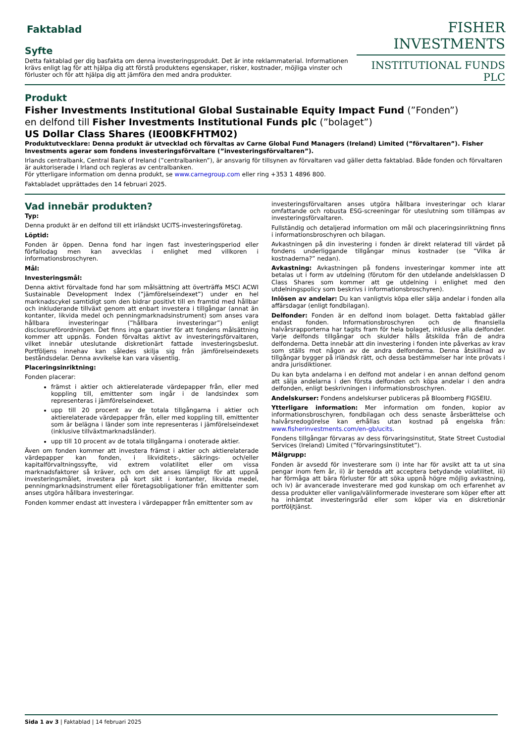FISHER INVESTMENTS
INSTITUTIONAL FUNDS PLC
Faktablad
Syfte
Detta faktablad ger dig basfakta om denna investeringsprodukt. Det är inte reklammaterial. Informationen krävs enligt lag för att hjälpa dig att förstå produktens egenskaper, risker, kostnader, möjliga vinster och förluster och för att hjälpa dig att jämföra den med andra produkter.
Produkt
Fisher Investments Institutional Global Sustainable Equity Impact Fund (”Fonden”)
en delfond till Fisher Investments Institutional Funds plc (”bolaget”)
US Dollar Class Shares (IE00BKFHTM02)
Produktutvecklare: Denna produkt är utvecklad och förvaltas av Carne Global Fund Managers (Ireland) Limited (”förvaltaren”). Fisher Investments agerar som fondens investeringsförvaltare (”investeringsförvaltaren”).
Irlands centralbank, Central Bank of Ireland (”centralbanken”), är ansvarig för tillsynen av förvaltaren vad gäller detta faktablad. Både fonden och förvaltaren är auktoriserade i Irland och regleras av centralbanken.
För ytterligare information om denna produkt, se www.carnegroup.com eller ring +353 1 4896 800.
Faktabladet upprättades den 14 februari 2025.
Vad innebär produkten?
Typ:
Denna produkt är en delfond till ett irländskt UCITS-investeringsföretag.
Löptid:
Fonden är öppen. Denna fond har ingen fast investeringsperiod eller förfallodag men kan avvecklas i enlighet med villkoren i informationsbroschyren.
Mål:
Investeringsmål:
Denna aktivt förvaltade fond har som målsättning att överträffa MSCI ACWI Sustainable Development Index (”jämförelseindexet”) under en hel marknadscykel samtidigt som den bidrar positivt till en framtid med hållbar och inkluderande tillväxt genom att enbart investera i tillgångar (annat än kontanter, likvida medel och penningmarknadsinstrument) som anses vara hållbara investeringar (”hållbara investeringar”) enligt disclosureförordningen. Det finns inga garantier för att fondens målsättning kommer att uppnås. Fonden förvaltas aktivt av investeringsförvaltaren, vilket innebär uteslutande diskretionärt fattade investeringsbeslut. Portföljens innehav kan således skilja sig från jämförelseindexets beståndsdelar. Denna avvikelse kan vara väsentlig.
Placeringsinriktning:
Fonden placerar:
främst i aktier och aktierelaterade värdepapper från, eller med koppling till, emittenter som ingår i de landsindex som representeras i jämförelseindexet.
upp till 20 procent av de totala tillgångarna i aktier och aktierelaterade värdepapper från, eller med koppling till, emittenter som är belägna i länder som inte representeras i jämförelseindexet (inklusive tillväxtmarknadsländer).
upp till 10 procent av de totala tillgångarna i onoterade aktier.
Även om fonden kommer att investera främst i aktier och aktierelaterade värdepapper kan fonden, i likviditets-, säkrings- och/eller kapitalförvaltningssyfte, vid extrem volatilitet eller om vissa marknadsfaktorer så kräver, och om det anses lämpligt för att uppnå investeringsmålet, investera på kort sikt i kontanter, likvida medel, penningmarknadsinstrument eller företagsobligationer från emittenter som anses utgöra hållbara investeringar.
Fonden kommer endast att investera i värdepapper från emittenter som av
investeringsförvaltaren anses utgöra hållbara investeringar och klarar omfattande och robusta ESG-screeningar för uteslutning som tillämpas av investeringsförvaltaren.
Fullständig och detaljerad information om mål och placeringsinriktning finns i informationsbroschyren och bilagan.
Avkastningen på din investering i fonden är direkt relaterad till värdet på fondens underliggande tillgångar minus kostnader (se ”Vilka är kostnaderna?” nedan).
Avkastning: Avkastningen på fondens investeringar kommer inte att betalas ut i form av utdelning (förutom för den utdelande andelsklassen D Class Shares som kommer att ge utdelning i enlighet med den utdelningspolicy som beskrivs i informationsbroschyren).
Inlösen av andelar: Du kan vanligtvis köpa eller sälja andelar i fonden alla affärsdagar (enligt fondbilagan).
Delfonder: Fonden är en delfond inom bolaget. Detta faktablad gäller endast fonden. Informationsbroschyren och de finansiella halvårsrapporterna har tagits fram för hela bolaget, inklusive alla delfonder. Varje delfonds tillgångar och skulder hålls åtskilda från de andra delfonderna. Detta innebär att din investering i fonden inte påverkas av krav som ställs mot någon av de andra delfonderna. Denna åtskillnad av tillgångar bygger på irländsk rätt, och dessa bestämmelser har inte prövats i andra jurisdiktioner.
Du kan byta andelarna i en delfond mot andelar i en annan delfond genom att sälja andelarna i den första delfonden och köpa andelar i den andra delfonden, enligt beskrivningen i informationsbroschyren.
Andelskurser: Fondens andelskurser publiceras på Bloomberg FIGSEIU.
Ytterligare information: Mer information om fonden, kopior av informationsbroschyren, fondbilagan och dess senaste årsberättelse och halvårsredogörelse kan erhållas utan kostnad på engelska från: www.fisherinvestments.com/en-gb/ucits.
Fondens tillgångar förvaras av dess förvaringsinstitut, State Street Custodial Services (Ireland) Limited (”förvaringsinstitutet”).
Målgrupp:
Fonden är avsedd för investerare som i) inte har för avsikt att ta ut sina pengar inom fem år, ii) är beredda att acceptera betydande volatilitet, iii) har förmåga att bära förluster för att söka uppnå högre möjlig avkastning, och iv) är avancerade investerare med god kunskap om och erfarenhet av dessa produkter eller vanliga/välinformerade investerare som köper efter att ha inhämtat investeringsråd eller som köper via en diskretionär portföljtjänst.
Sida 1 av 3 | Faktablad | 14 februari 2025